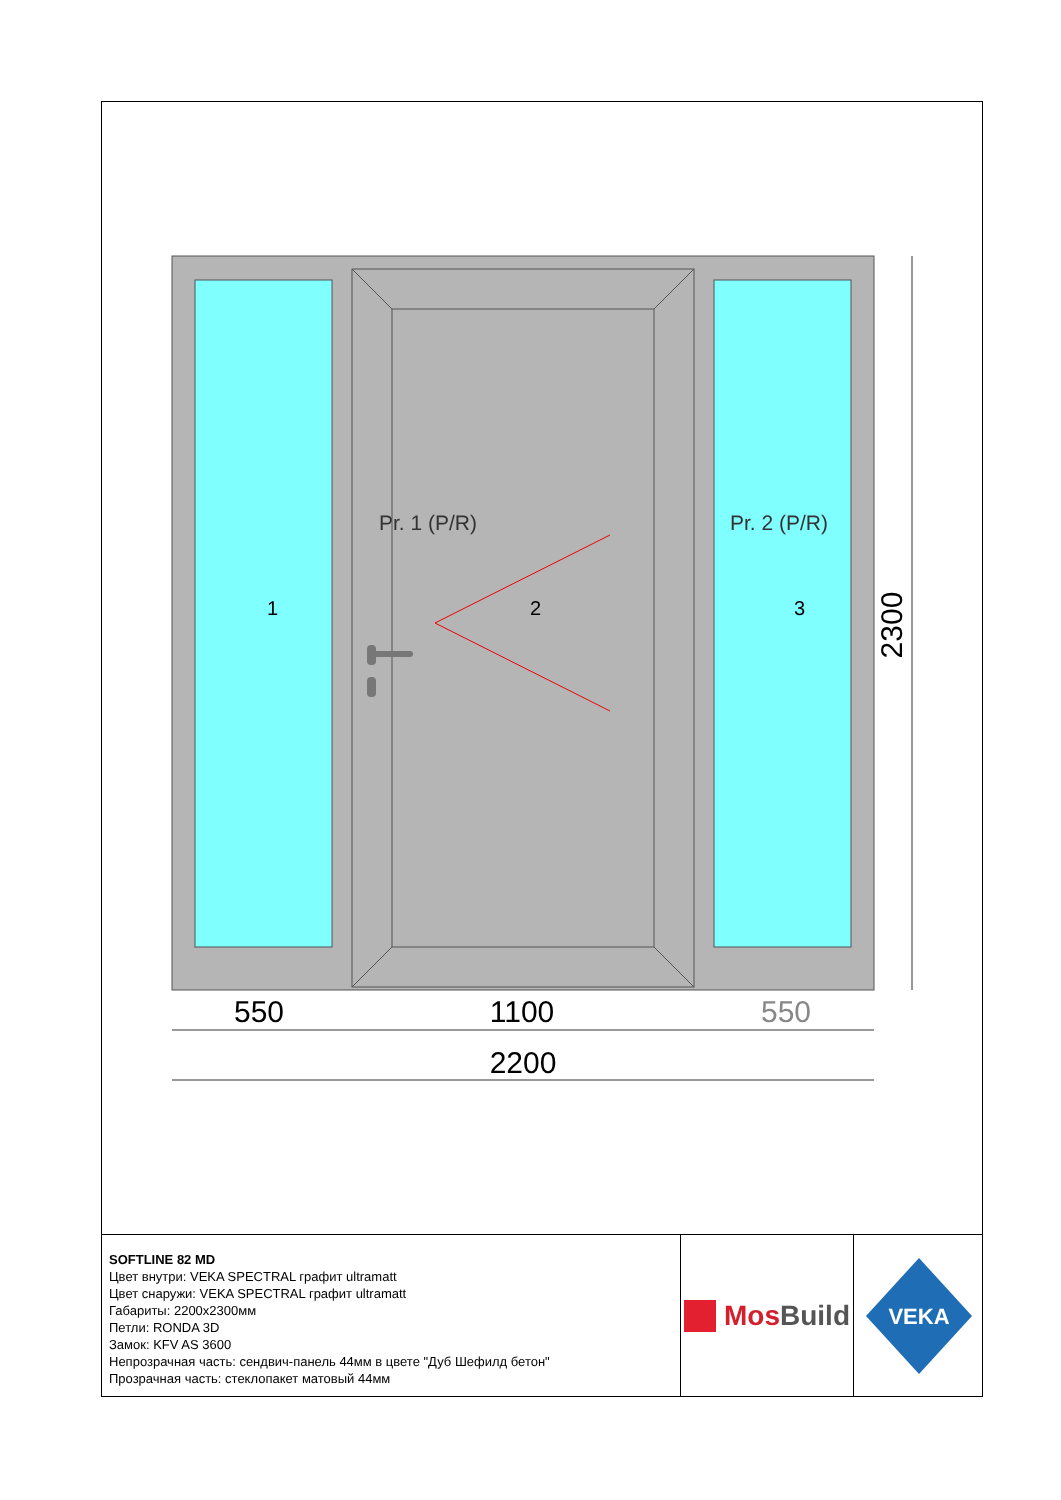Pr. 1 (P/R)
Pr. 2 (P/R)
1
2
3
2300
550
1100
550
2200
SOFTLINE 82 MD
Цвет внутри: VEKA SPECTRAL графит ultramatt
Цвет снаружи: VEKA SPECTRAL графит ultramatt
Габариты: 2200x2300мм
Петли: RONDA 3D
Замок: KFV AS 3600
Непрозрачная часть: сендвич-панель 44мм в цвете "Дуб Шефилд бетон"
Прозрачная часть: стеклопакет матовый 44мм
Mos Build
VEKA